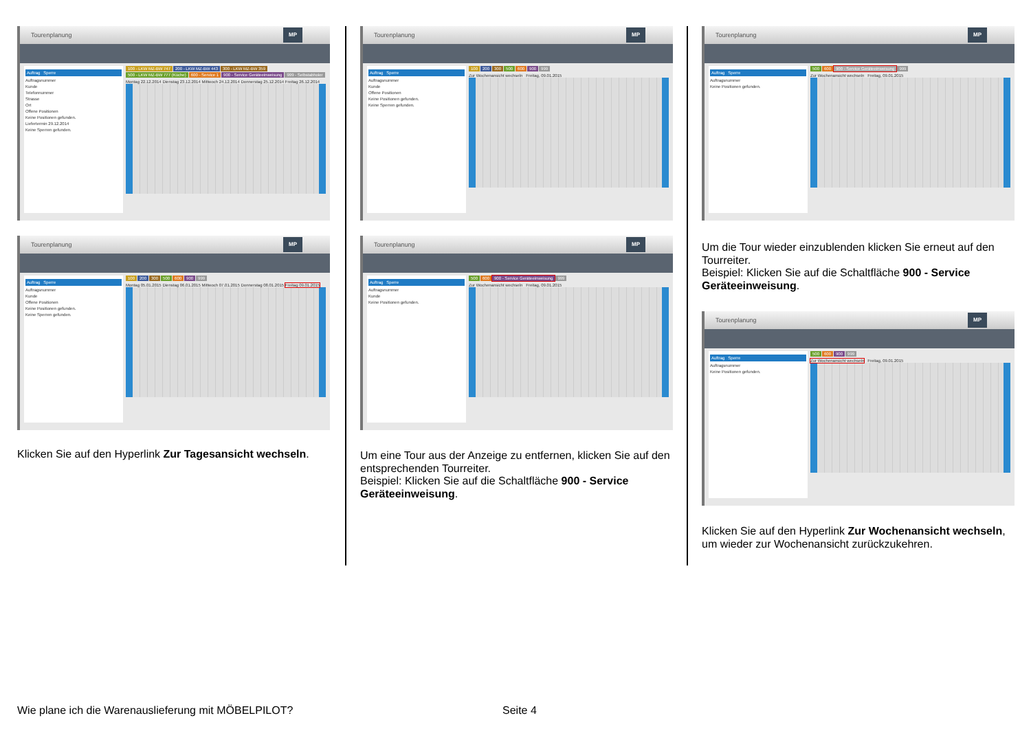Tourenplanung
MP
Auftrag Sperre
Auftragsnummer
Kunde
Telefonnummer
Strasse
Ort
Offene Positionen
Keine Positionen gefunden.
Liefertermin 29.12.2014
Keine Sperren gefunden.
100 - LKW MZ-BW 747 200 - LKW MZ-BW 443 300 - LKW MZ-BW 359 500 - LKW MZ-BW 777 (Küche) 600 - Service 1 900 - Service Geräteeinweisung 999 - Selbstabholer
Montag 22.12.2014 Dienstag 23.12.2014 Mittwoch 24.12.2014 Donnerstag 25.12.2014 Freitag 26.12.2014
Tourenplanung
MP
Auftrag Sperre
Auftragsnummer
Kunde
Offene Positionen
Keine Positionen gefunden.
Keine Sperren gefunden.
100 200 300 500 600 900 999
Montag 05.01.2015 Dienstag 06.01.2015 Mittwoch 07.01.2015 Donnerstag 08.01.2015 Freitag 09.01.2015
Klicken Sie auf den Hyperlink Zur Tagesansicht wechseln.
Tourenplanung
MP
Auftrag Sperre
Auftragsnummer
Kunde
Offene Positionen
Keine Positionen gefunden.
Keine Sperren gefunden.
100 200 300 500 600 900 999
Zur Wochenansicht wechseln Freitag, 09.01.2015
Tourenplanung
MP
Auftrag Sperre
Auftragsnummer
Kunde
Keine Positionen gefunden.
500 600 900 - Service Geräteeinweisung 999
Zur Wochenansicht wechseln Freitag, 09.01.2015
Um eine Tour aus der Anzeige zu entfernen, klicken Sie auf den entsprechenden Tourreiter.
Beispiel: Klicken Sie auf die Schaltfläche 900 - Service Geräteeinweisung.
Tourenplanung
MP
Auftrag Sperre
Auftragsnummer
Keine Positionen gefunden.
500 600 900 - Service Geräteeinweisung 999
Zur Wochenansicht wechseln Freitag, 09.01.2015
Um die Tour wieder einzublenden klicken Sie erneut auf den Tourreiter.
Beispiel: Klicken Sie auf die Schaltfläche 900 - Service Geräteeinweisung.
Tourenplanung
MP
Auftrag Sperre
Auftragsnummer
Keine Positionen gefunden.
500 600 900 999
Zur Wochenansicht wechseln Freitag, 09.01.2015
Klicken Sie auf den Hyperlink Zur Wochenansicht wechseln, um wieder zur Wochenansicht zurückzukehren.
Wie plane ich die Warenauslieferung mit MÖBELPILOT?
Seite 4